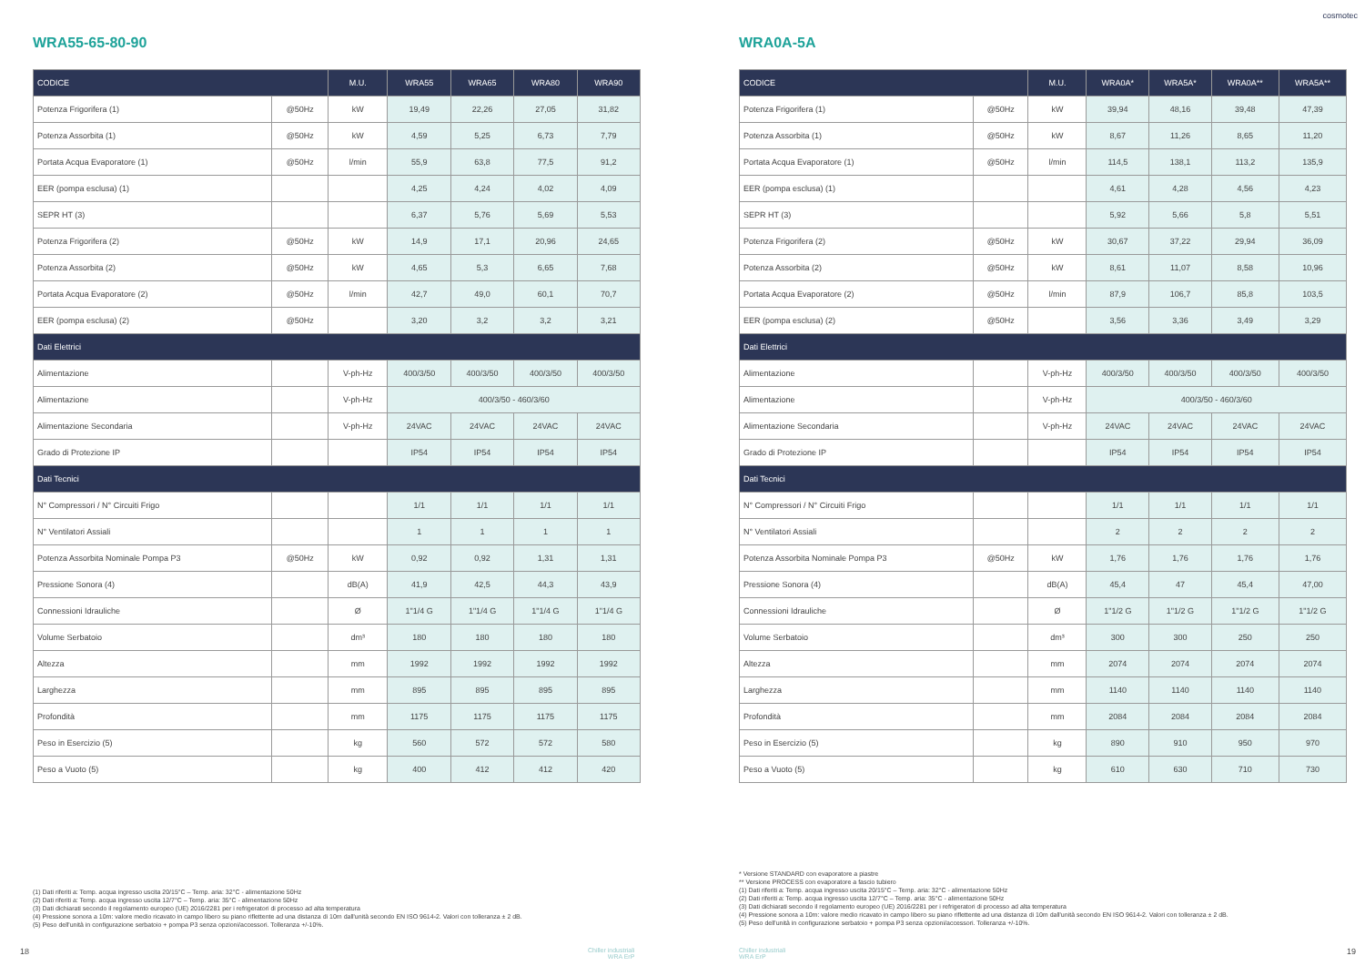cosmotec
WRA55-65-80-90
| CODICE | | M.U. | WRA55 | WRA65 | WRA80 | WRA90 |
| --- | --- | --- | --- | --- | --- | --- |
| Potenza Frigorifera (1) | @50Hz | kW | 19,49 | 22,26 | 27,05 | 31,82 |
| Potenza Assorbita (1) | @50Hz | kW | 4,59 | 5,25 | 6,73 | 7,79 |
| Portata Acqua Evaporatore (1) | @50Hz | l/min | 55,9 | 63,8 | 77,5 | 91,2 |
| EER (pompa esclusa) (1) | | | 4,25 | 4,24 | 4,02 | 4,09 |
| SEPR HT (3) | | | 6,37 | 5,76 | 5,69 | 5,53 |
| Potenza Frigorifera (2) | @50Hz | kW | 14,9 | 17,1 | 20,96 | 24,65 |
| Potenza Assorbita (2) | @50Hz | kW | 4,65 | 5,3 | 6,65 | 7,68 |
| Portata Acqua Evaporatore (2) | @50Hz | l/min | 42,7 | 49,0 | 60,1 | 70,7 |
| EER (pompa esclusa) (2) | @50Hz | | 3,20 | 3,2 | 3,2 | 3,21 |
| Dati Elettrici | | | | | | |
| Alimentazione | | V-ph-Hz | 400/3/50 | 400/3/50 | 400/3/50 | 400/3/50 |
| Alimentazione | | V-ph-Hz | 400/3/50 - 460/3/60 | | | |
| Alimentazione Secondaria | | V-ph-Hz | 24VAC | 24VAC | 24VAC | 24VAC |
| Grado di Protezione IP | | | IP54 | IP54 | IP54 | IP54 |
| Dati Tecnici | | | | | | |
| N° Compressori / N° Circuiti Frigo | | | 1/1 | 1/1 | 1/1 | 1/1 |
| N° Ventilatori Assiali | | | 1 | 1 | 1 | 1 |
| Potenza Assorbita Nominale Pompa P3 | @50Hz | kW | 0,92 | 0,92 | 1,31 | 1,31 |
| Pressione Sonora (4) | | dB(A) | 41,9 | 42,5 | 44,3 | 43,9 |
| Connessioni Idrauliche | | Ø | 1"1/4 G | 1"1/4 G | 1"1/4 G | 1"1/4 G |
| Volume Serbatoio | | dm³ | 180 | 180 | 180 | 180 |
| Altezza | | mm | 1992 | 1992 | 1992 | 1992 |
| Larghezza | | mm | 895 | 895 | 895 | 895 |
| Profondità | | mm | 1175 | 1175 | 1175 | 1175 |
| Peso in Esercizio (5) | | kg | 560 | 572 | 572 | 580 |
| Peso a Vuoto (5) | | kg | 400 | 412 | 412 | 420 |
WRA0A-5A
| CODICE | | M.U. | WRA0A* | WRA5A* | WRA0A** | WRA5A** |
| --- | --- | --- | --- | --- | --- | --- |
| Potenza Frigorifera (1) | @50Hz | kW | 39,94 | 48,16 | 39,48 | 47,39 |
| Potenza Assorbita (1) | @50Hz | kW | 8,67 | 11,26 | 8,65 | 11,20 |
| Portata Acqua Evaporatore (1) | @50Hz | l/min | 114,5 | 138,1 | 113,2 | 135,9 |
| EER (pompa esclusa) (1) | | | 4,61 | 4,28 | 4,56 | 4,23 |
| SEPR HT (3) | | | 5,92 | 5,66 | 5,8 | 5,51 |
| Potenza Frigorifera (2) | @50Hz | kW | 30,67 | 37,22 | 29,94 | 36,09 |
| Potenza Assorbita (2) | @50Hz | kW | 8,61 | 11,07 | 8,58 | 10,96 |
| Portata Acqua Evaporatore (2) | @50Hz | l/min | 87,9 | 106,7 | 85,8 | 103,5 |
| EER (pompa esclusa) (2) | @50Hz | | 3,56 | 3,36 | 3,49 | 3,29 |
| Dati Elettrici | | | | | | |
| Alimentazione | | V-ph-Hz | 400/3/50 | 400/3/50 | 400/3/50 | 400/3/50 |
| Alimentazione | | V-ph-Hz | 400/3/50 - 460/3/60 | | | |
| Alimentazione Secondaria | | V-ph-Hz | 24VAC | 24VAC | 24VAC | 24VAC |
| Grado di Protezione IP | | | IP54 | IP54 | IP54 | IP54 |
| Dati Tecnici | | | | | | |
| N° Compressori / N° Circuiti Frigo | | | 1/1 | 1/1 | 1/1 | 1/1 |
| N° Ventilatori Assiali | | | 2 | 2 | 2 | 2 |
| Potenza Assorbita Nominale Pompa P3 | @50Hz | kW | 1,76 | 1,76 | 1,76 | 1,76 |
| Pressione Sonora (4) | | dB(A) | 45,4 | 47 | 45,4 | 47,00 |
| Connessioni Idrauliche | | Ø | 1"1/2 G | 1"1/2 G | 1"1/2 G | 1"1/2 G |
| Volume Serbatoio | | dm³ | 300 | 300 | 250 | 250 |
| Altezza | | mm | 2074 | 2074 | 2074 | 2074 |
| Larghezza | | mm | 1140 | 1140 | 1140 | 1140 |
| Profondità | | mm | 2084 | 2084 | 2084 | 2084 |
| Peso in Esercizio (5) | | kg | 890 | 910 | 950 | 970 |
| Peso a Vuoto (5) | | kg | 610 | 630 | 710 | 730 |
(1) Dati riferiti a: Temp. acqua ingresso uscita 20/15°C – Temp. aria: 32°C - alimentazione 50Hz
(2) Dati riferiti a: Temp. acqua ingresso uscita 12/7°C – Temp. aria: 35°C - alimentazione 50Hz
(3) Dati dichiarati secondo il regolamento europeo (UE) 2016/2281 per i refrigeratori di processo ad alta temperatura
(4) Pressione sonora a 10m: valore medio ricavato in campo libero su piano riflettente ad una distanza di 10m dall'unità secondo EN ISO 9614-2. Valori con tolleranza ± 2 dB.
(5) Peso dell'unità in configurazione serbatoio + pompa P3 senza opzioni/accessori. Tolleranza +/-10%.
* Versione STANDARD con evaporatore a piastre
** Versione PROCESS con evaporatore a fascio tubiero
(1) Dati riferiti a: Temp. acqua ingresso uscita 20/15°C – Temp. aria: 32°C - alimentazione 50Hz
(2) Dati riferiti a: Temp. acqua ingresso uscita 12/7°C – Temp. aria: 35°C - alimentazione 50Hz
(3) Dati dichiarati secondo il regolamento europeo (UE) 2016/2281 per i refrigeratori di processo ad alta temperatura
(4) Pressione sonora a 10m: valore medio ricavato in campo libero su piano riflettente ad una distanza di 10m dall'unità secondo EN ISO 9614-2. Valori con tolleranza ± 2 dB.
(5) Peso dell'unità in configurazione serbatoio + pompa P3 senza opzioni/accessori. Tolleranza +/-10%.
18
Chiller industriali
WRA ErP
Chiller industriali
WRA ErP
19